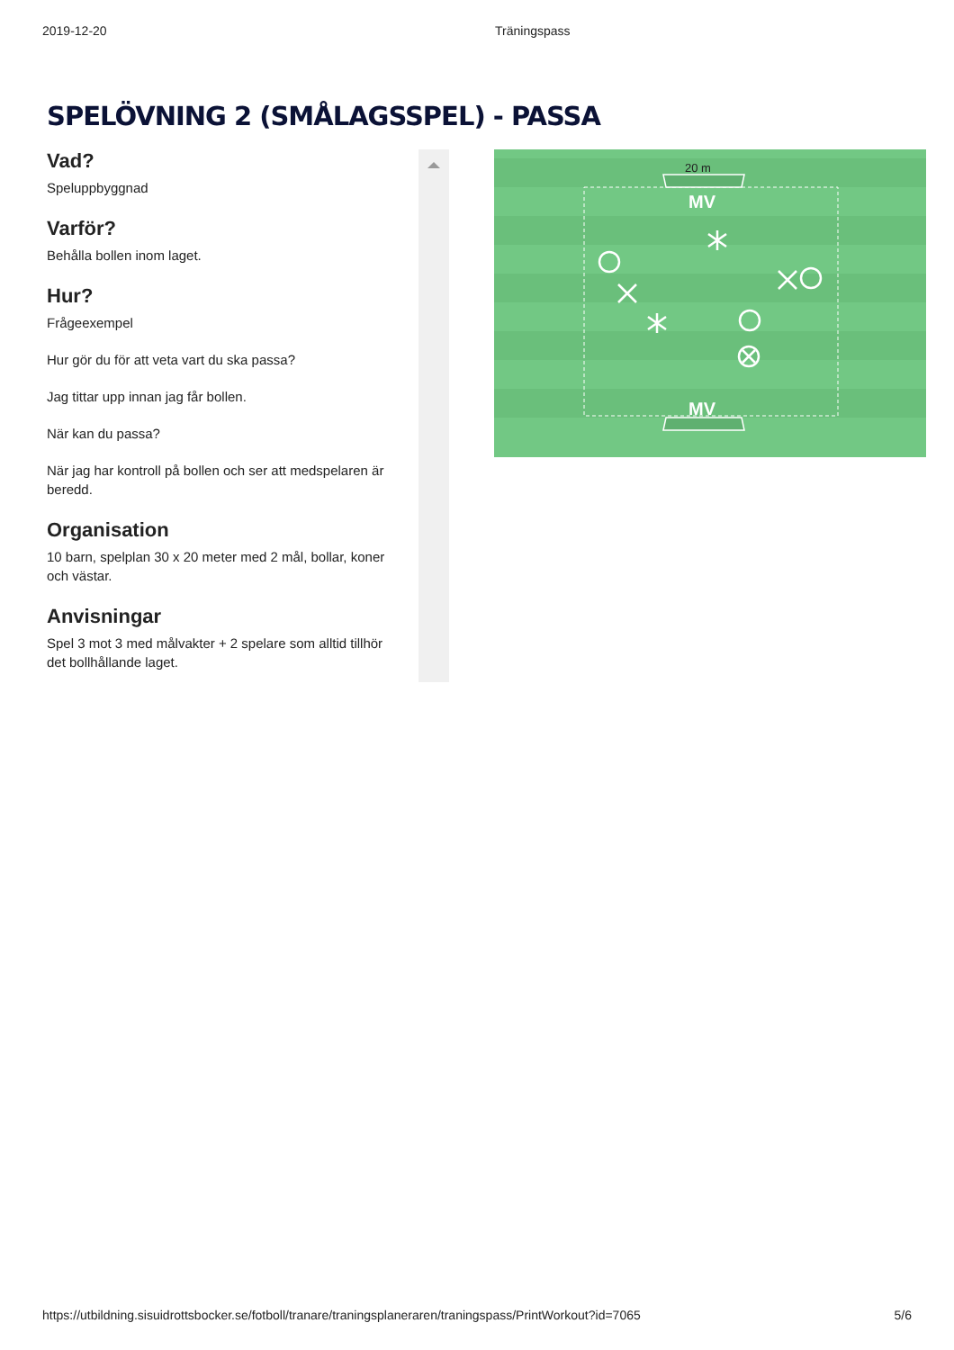2019-12-20 Träningspass
SPELÖVNING 2 (SMÅLAGSSPEL) - PASSA
Vad?
Speluppbyggnad
Varför?
Behålla bollen inom laget.
Hur?
Frågeexempel
Hur gör du för att veta vart du ska passa?
Jag tittar upp innan jag får bollen.
När kan du passa?
När jag har kontroll på bollen och ser att medspelaren är beredd.
Organisation
10 barn, spelplan 30 x 20 meter med 2 mål, bollar, koner och västar.
Anvisningar
Spel 3 mot 3 med målvakter + 2 spelare som alltid tillhör det bollhållande laget.
20 m
MV
MV
https://utbildning.sisuidrottsbocker.se/fotboll/tranare/traningsplaneraren/traningspass/PrintWorkout?id=7065 5/6